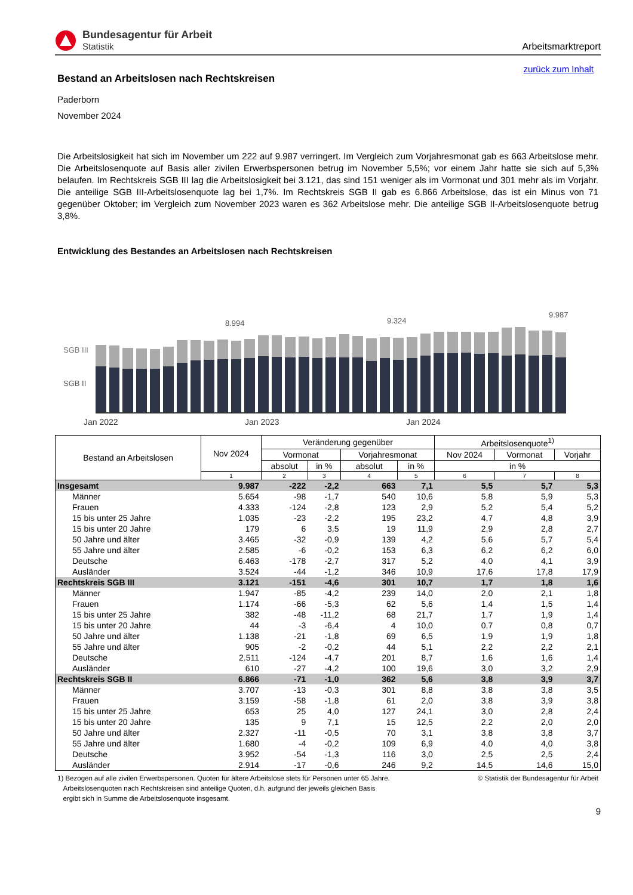Bundesagentur für Arbeit
Statistik
Arbeitsmarktreport
zurück zum Inhalt
Bestand an Arbeitslosen nach Rechtskreisen
Paderborn
November 2024
Die Arbeitslosigkeit hat sich im November um 222 auf 9.987 verringert. Im Vergleich zum Vorjahresmonat gab es 663 Arbeitslose mehr. Die Arbeitslosenquote auf Basis aller zivilen Erwerbspersonen betrug im November 5,5%; vor einem Jahr hatte sie sich auf 5,3% belaufen. Im Rechtskreis SGB III lag die Arbeitslosigkeit bei 3.121, das sind 151 weniger als im Vormonat und 301 mehr als im Vorjahr. Die anteilige SGB III-Arbeitslosenquote lag bei 1,7%. Im Rechtskreis SGB II gab es 6.866 Arbeitslose, das ist ein Minus von 71 gegenüber Oktober; im Vergleich zum November 2023 waren es 362 Arbeitslose mehr. Die anteilige SGB II-Arbeitslosenquote betrug 3,8%.
Entwicklung des Bestandes an Arbeitslosen nach Rechtskreisen
SGB III
SGB II
8.994 9.324
9.987
Jan 2022 Jan 2023 Jan 2024
| Bestand an Arbeitslosen | Nov 2024 | Veränderung gegenüber | | | | Arbeitslosenquote<sup>1)</sup> | | |
| --- | --- | --- | --- | --- | --- | --- | --- | --- |
| | | Vormonat | | Vorjahresmonat | | Nov 2024 | Vormonat | Vorjahr |
| | | absolut | in % | absolut | in % | in % | | |
| | 1 | 2 | 3 | 4 | 5 | 6 | 7 | 8 |
| Insgesamt | 9.987 | -222 | -2,2 | 663 | 7,1 | 5,5 | 5,7 | 5,3 |
| Männer | 5.654 | -98 | -1,7 | 540 | 10,6 | 5,8 | 5,9 | 5,3 |
| Frauen | 4.333 | -124 | -2,8 | 123 | 2,9 | 5,2 | 5,4 | 5,2 |
| 15 bis unter 25 Jahre | 1.035 | -23 | -2,2 | 195 | 23,2 | 4,7 | 4,8 | 3,9 |
| 15 bis unter 20 Jahre | 179 | 6 | 3,5 | 19 | 11,9 | 2,9 | 2,8 | 2,7 |
| 50 Jahre und älter | 3.465 | -32 | -0,9 | 139 | 4,2 | 5,6 | 5,7 | 5,4 |
| 55 Jahre und älter | 2.585 | -6 | -0,2 | 153 | 6,3 | 6,2 | 6,2 | 6,0 |
| Deutsche | 6.463 | -178 | -2,7 | 317 | 5,2 | 4,0 | 4,1 | 3,9 |
| Ausländer | 3.524 | -44 | -1,2 | 346 | 10,9 | 17,6 | 17,8 | 17,9 |
| Rechtskreis SGB III | 3.121 | -151 | -4,6 | 301 | 10,7 | 1,7 | 1,8 | 1,6 |
| Männer | 1.947 | -85 | -4,2 | 239 | 14,0 | 2,0 | 2,1 | 1,8 |
| Frauen | 1.174 | -66 | -5,3 | 62 | 5,6 | 1,4 | 1,5 | 1,4 |
| 15 bis unter 25 Jahre | 382 | -48 | -11,2 | 68 | 21,7 | 1,7 | 1,9 | 1,4 |
| 15 bis unter 20 Jahre | 44 | -3 | -6,4 | 4 | 10,0 | 0,7 | 0,8 | 0,7 |
| 50 Jahre und älter | 1.138 | -21 | -1,8 | 69 | 6,5 | 1,9 | 1,9 | 1,8 |
| 55 Jahre und älter | 905 | -2 | -0,2 | 44 | 5,1 | 2,2 | 2,2 | 2,1 |
| Deutsche | 2.511 | -124 | -4,7 | 201 | 8,7 | 1,6 | 1,6 | 1,4 |
| Ausländer | 610 | -27 | -4,2 | 100 | 19,6 | 3,0 | 3,2 | 2,9 |
| Rechtskreis SGB II | 6.866 | -71 | -1,0 | 362 | 5,6 | 3,8 | 3,9 | 3,7 |
| Männer | 3.707 | -13 | -0,3 | 301 | 8,8 | 3,8 | 3,8 | 3,5 |
| Frauen | 3.159 | -58 | -1,8 | 61 | 2,0 | 3,8 | 3,9 | 3,8 |
| 15 bis unter 25 Jahre | 653 | 25 | 4,0 | 127 | 24,1 | 3,0 | 2,8 | 2,4 |
| 15 bis unter 20 Jahre | 135 | 9 | 7,1 | 15 | 12,5 | 2,2 | 2,0 | 2,0 |
| 50 Jahre und älter | 2.327 | -11 | -0,5 | 70 | 3,1 | 3,8 | 3,8 | 3,7 |
| 55 Jahre und älter | 1.680 | -4 | -0,2 | 109 | 6,9 | 4,0 | 4,0 | 3,8 |
| Deutsche | 3.952 | -54 | -1,3 | 116 | 3,0 | 2,5 | 2,5 | 2,4 |
| Ausländer | 2.914 | -17 | -0,6 | 246 | 9,2 | 14,5 | 14,6 | 15,0 |
1) Bezogen auf alle zivilen Erwerbspersonen. Quoten für ältere Arbeitslose stets für Personen unter 65 Jahre.
Arbeitslosenquoten nach Rechtskreisen sind anteilige Quoten, d.h. aufgrund der jeweils gleichen Basis
ergibt sich in Summe die Arbeitslosenquote insgesamt.
© Statistik der Bundesagentur für Arbeit
9